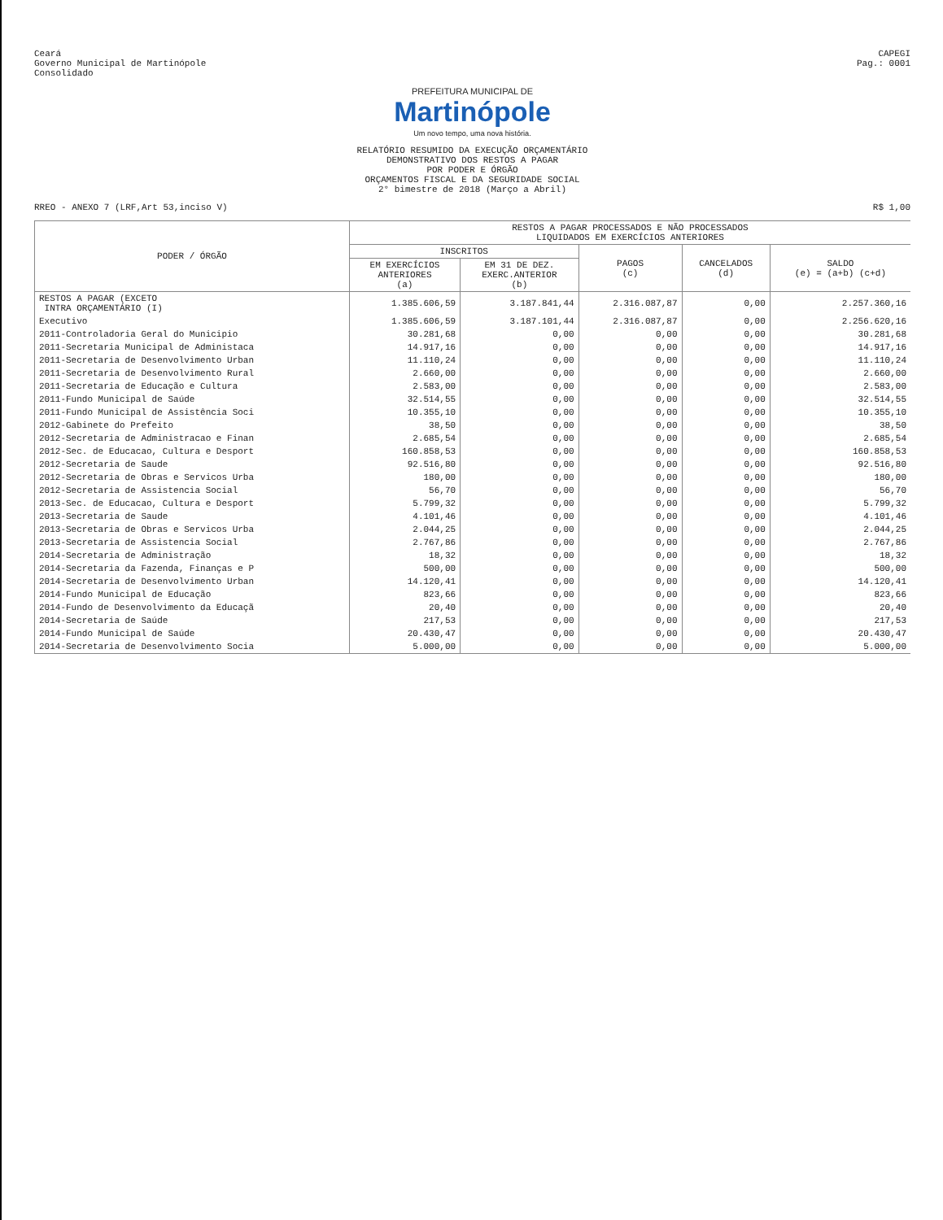Ceará
Governo Municipal de Martinópole
Consolidado
CAPEGI
Pag.: 0001
PREFEITURA MUNICIPAL DE
Martinópole
Um novo tempo, uma nova história.
RELATÓRIO RESUMIDO DA EXECUÇÃO ORÇAMENTÁRIO
DEMONSTRATIVO DOS RESTOS A PAGAR
POR PODER E ÓRGÃO
ORÇAMENTOS FISCAL E DA SEGURIDADE SOCIAL
2° bimestre de 2018 (Março a Abril)
RREO - ANEXO 7 (LRF,Art 53,inciso V)
R$ 1,00
| PODER / ÓRGÃO | RESTOS A PAGAR PROCESSADOS E NÃO PROCESSADOS LIQUIDADOS EM EXERCÍCIOS ANTERIORES | | | | |
| --- | --- | --- | --- | --- | --- |
| | INSCRITOS | | PAGOS (c) | CANCELADOS (d) | SALDO (e) = (a+b) (c+d) |
| | EM EXERCÍCIOS ANTERIORES (a) | EM 31 DE DEZ. EXERC.ANTERIOR (b) | | | |
| RESTOS A PAGAR (EXCETO INTRA ORÇAMENTÁRIO (I) | 1.385.606,59 | 3.187.841,44 | 2.316.087,87 | 0,00 | 2.257.360,16 |
| Executivo | 1.385.606,59 | 3.187.101,44 | 2.316.087,87 | 0,00 | 2.256.620,16 |
| 2011-Controladoria Geral do Municipio | 30.281,68 | 0,00 | 0,00 | 0,00 | 30.281,68 |
| 2011-Secretaria Municipal de Administaca | 14.917,16 | 0,00 | 0,00 | 0,00 | 14.917,16 |
| 2011-Secretaria de Desenvolvimento Urban | 11.110,24 | 0,00 | 0,00 | 0,00 | 11.110,24 |
| 2011-Secretaria de Desenvolvimento Rural | 2.660,00 | 0,00 | 0,00 | 0,00 | 2.660,00 |
| 2011-Secretaria de Educação e Cultura | 2.583,00 | 0,00 | 0,00 | 0,00 | 2.583,00 |
| 2011-Fundo Municipal de Saúde | 32.514,55 | 0,00 | 0,00 | 0,00 | 32.514,55 |
| 2011-Fundo Municipal de Assistência Soci | 10.355,10 | 0,00 | 0,00 | 0,00 | 10.355,10 |
| 2012-Gabinete do Prefeito | 38,50 | 0,00 | 0,00 | 0,00 | 38,50 |
| 2012-Secretaria de Administracao e Finan | 2.685,54 | 0,00 | 0,00 | 0,00 | 2.685,54 |
| 2012-Sec. de Educacao, Cultura e Desport | 160.858,53 | 0,00 | 0,00 | 0,00 | 160.858,53 |
| 2012-Secretaria de Saude | 92.516,80 | 0,00 | 0,00 | 0,00 | 92.516,80 |
| 2012-Secretaria de Obras e Servicos Urba | 180,00 | 0,00 | 0,00 | 0,00 | 180,00 |
| 2012-Secretaria de Assistencia Social | 56,70 | 0,00 | 0,00 | 0,00 | 56,70 |
| 2013-Sec. de Educacao, Cultura e Desport | 5.799,32 | 0,00 | 0,00 | 0,00 | 5.799,32 |
| 2013-Secretaria de Saude | 4.101,46 | 0,00 | 0,00 | 0,00 | 4.101,46 |
| 2013-Secretaria de Obras e Servicos Urba | 2.044,25 | 0,00 | 0,00 | 0,00 | 2.044,25 |
| 2013-Secretaria de Assistencia Social | 2.767,86 | 0,00 | 0,00 | 0,00 | 2.767,86 |
| 2014-Secretaria de Administração | 18,32 | 0,00 | 0,00 | 0,00 | 18,32 |
| 2014-Secretaria da Fazenda, Finanças e P | 500,00 | 0,00 | 0,00 | 0,00 | 500,00 |
| 2014-Secretaria de Desenvolvimento Urban | 14.120,41 | 0,00 | 0,00 | 0,00 | 14.120,41 |
| 2014-Fundo Municipal de Educação | 823,66 | 0,00 | 0,00 | 0,00 | 823,66 |
| 2014-Fundo de Desenvolvimento da Educaçã | 20,40 | 0,00 | 0,00 | 0,00 | 20,40 |
| 2014-Secretaria de Saúde | 217,53 | 0,00 | 0,00 | 0,00 | 217,53 |
| 2014-Fundo Municipal de Saúde | 20.430,47 | 0,00 | 0,00 | 0,00 | 20.430,47 |
| 2014-Secretaria de Desenvolvimento Socia | 5.000,00 | 0,00 | 0,00 | 0,00 | 5.000,00 |